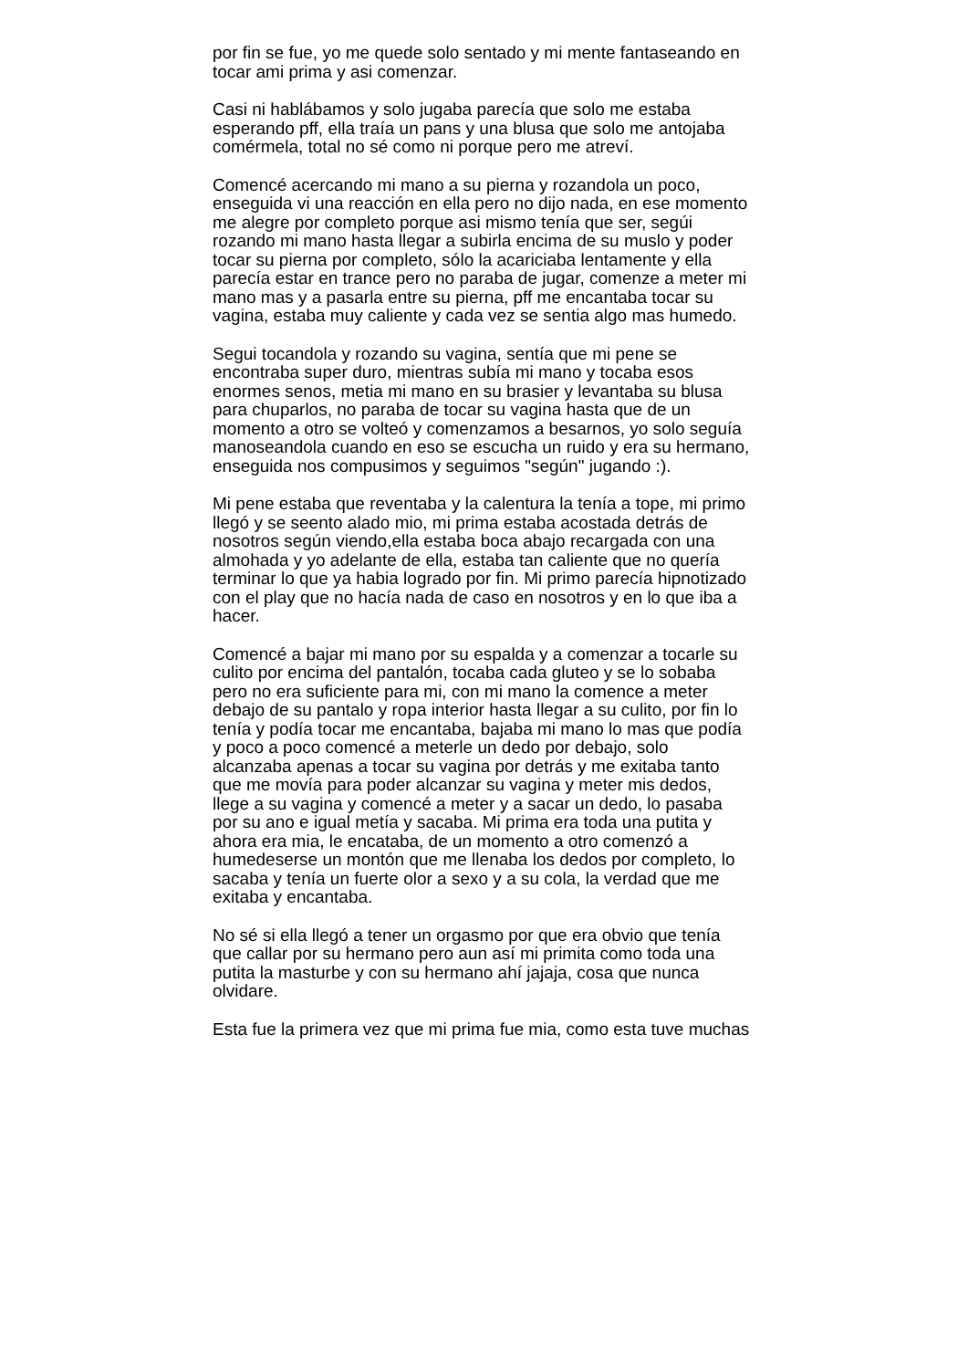por fin se fue, yo me quede solo sentado y mi mente fantaseando en
tocar ami prima y asi comenzar.
Casi ni hablábamos y solo jugaba parecía que solo me estaba
esperando pff, ella traía un pans y una blusa que solo me antojaba
comérmela, total no sé como ni porque pero me atreví.
Comencé acercando mi mano a su pierna y rozandola un poco,
enseguida vi una reacción en ella pero no dijo nada, en ese momento
me alegre por completo porque asi mismo tenía que ser, segúi
rozando mi mano hasta llegar a subirla encima de su muslo y poder
tocar su pierna por completo, sólo la acariciaba lentamente y ella
parecía estar en trance pero no paraba de jugar, comenze a meter mi
mano mas y a pasarla entre su pierna, pff me encantaba tocar su
vagina, estaba muy caliente y cada vez se sentia algo mas humedo.
Segui tocandola y rozando su vagina, sentía que mi pene se
encontraba super duro, mientras subía mi mano y tocaba esos
enormes senos, metia mi mano en su brasier y levantaba su blusa
para chuparlos, no paraba de tocar su vagina hasta que de un
momento a otro se volteó y comenzamos a besarnos, yo solo seguía
manoseandola cuando en eso se escucha un ruido y era su hermano,
enseguida nos compusimos y seguimos "según" jugando :).
Mi pene estaba que reventaba y la calentura la tenía a tope, mi primo
llegó y se seento alado mio, mi prima estaba acostada detrás de
nosotros según viendo,ella estaba boca abajo recargada con una
almohada y yo adelante de ella, estaba tan caliente que no quería
terminar lo que ya habia logrado por fin. Mi primo parecía hipnotizado
con el play que no hacía nada de caso en nosotros y en lo que iba a
hacer.
Comencé a bajar mi mano por su espalda y a comenzar a tocarle su
culito por encima del pantalón, tocaba cada gluteo y se lo sobaba
pero no era suficiente para mi, con mi mano la comence a meter
debajo de su pantalo y ropa interior hasta llegar a su culito, por fin lo
tenía y podía tocar me encantaba, bajaba mi mano lo mas que podía
y poco a poco comencé a meterle un dedo por debajo, solo
alcanzaba apenas a tocar su vagina por detrás y me exitaba tanto
que me movía para poder alcanzar su vagina y meter mis dedos,
llege a su vagina y comencé a meter y a sacar un dedo, lo pasaba
por su ano e igual metía y sacaba. Mi prima era toda una putita y
ahora era mia, le encataba, de un momento a otro comenzó a
humedeserse un montón que me llenaba los dedos por completo, lo
sacaba y tenía un fuerte olor a sexo y a su cola, la verdad que me
exitaba y encantaba.
No sé si ella llegó a tener un orgasmo por que era obvio que tenía
que callar por su hermano pero aun así mi primita como toda una
putita la masturbe y con su hermano ahí jajaja, cosa que nunca
olvidare.
Esta fue la primera vez que mi prima fue mia, como esta tuve muchas